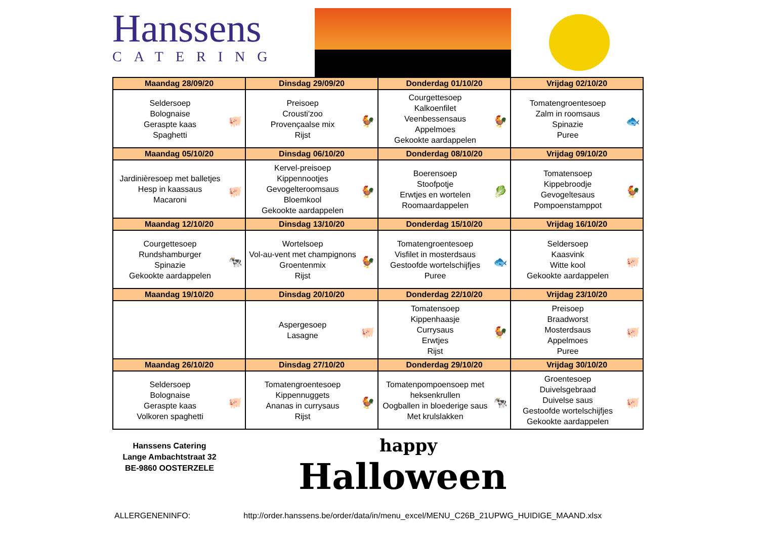Hanssens
CATERING
| Maandag 28/09/20 | Dinsdag 29/09/20 | Donderdag 01/10/20 | Vrijdag 02/10/20 |
| --- | --- | --- | --- |
| Seldersoep Bolognaise Geraspte kaas Spaghetti 🐖 | Preisoep Crousti'zoo Provençaalse mix Rijst 🐓 | Courgettesoep Kalkoenfilet Veenbessensaus Appelmoes Gekookte aardappelen 🐓 | Tomatengroentesoep Zalm in roomsaus Spinazie Puree 🐟 |
| Maandag 05/10/20 | Dinsdag 06/10/20 | Donderdag 08/10/20 | Vrijdag 09/10/20 |
| Jardinièresoep met balletjes Hesp in kaassaus Macaroni 🐖 | Kervel-preisoep Kippennootjes Gevogelteroomsaus Bloemkool Gekookte aardappelen 🐓 | Boerensoep Stoofpotje Erwtjes en wortelen Roomaardappelen 🥬 | Tomatensoep Kippebroodje Gevogeltesaus Pompoenstamppot 🐓 |
| Maandag 12/10/20 | Dinsdag 13/10/20 | Donderdag 15/10/20 | Vrijdag 16/10/20 |
| Courgettesoep Rundshamburger Spinazie Gekookte aardappelen 🐄 | Wortelsoep Vol-au-vent met champignons Groentenmix Rijst 🐓 | Tomatengroentesoep Visfilet in mosterdsaus Gestoofde wortelschijfjes Puree 🐟 | Seldersoep Kaasvink Witte kool Gekookte aardappelen 🐖 |
| Maandag 19/10/20 | Dinsdag 20/10/20 | Donderdag 22/10/20 | Vrijdag 23/10/20 |
| | Aspergesoep Lasagne 🐖 | Tomatensoep Kippenhaasje Currysaus Erwtjes Rijst 🐓 | Preisoep Braadworst Mosterdsaus Appelmoes Puree 🐖 |
| Maandag 26/10/20 | Dinsdag 27/10/20 | Donderdag 29/10/20 | Vrijdag 30/10/20 |
| Seldersoep Bolognaise Geraspte kaas Volkoren spaghetti 🐖 | Tomatengroentesoep Kippennuggets Ananas in currysaus Rijst 🐓 | Tomatenpompoensoep met heksenkrullen Oogballen in bloederige saus Met krulslakken 🐄 | Groentesoep Duivelsgebraad Duivelse saus Gestoofde wortelschijfjes Gekookte aardappelen 🐖 |
Hanssens Catering
Lange Ambachtstraat 32
BE-9860 OOSTERZELE
happy
Halloween
ALLERGENENINFO: http://order.hanssens.be/order/data/in/menu_excel/MENU_C26B_21UPWG_HUIDIGE_MAAND.xlsx